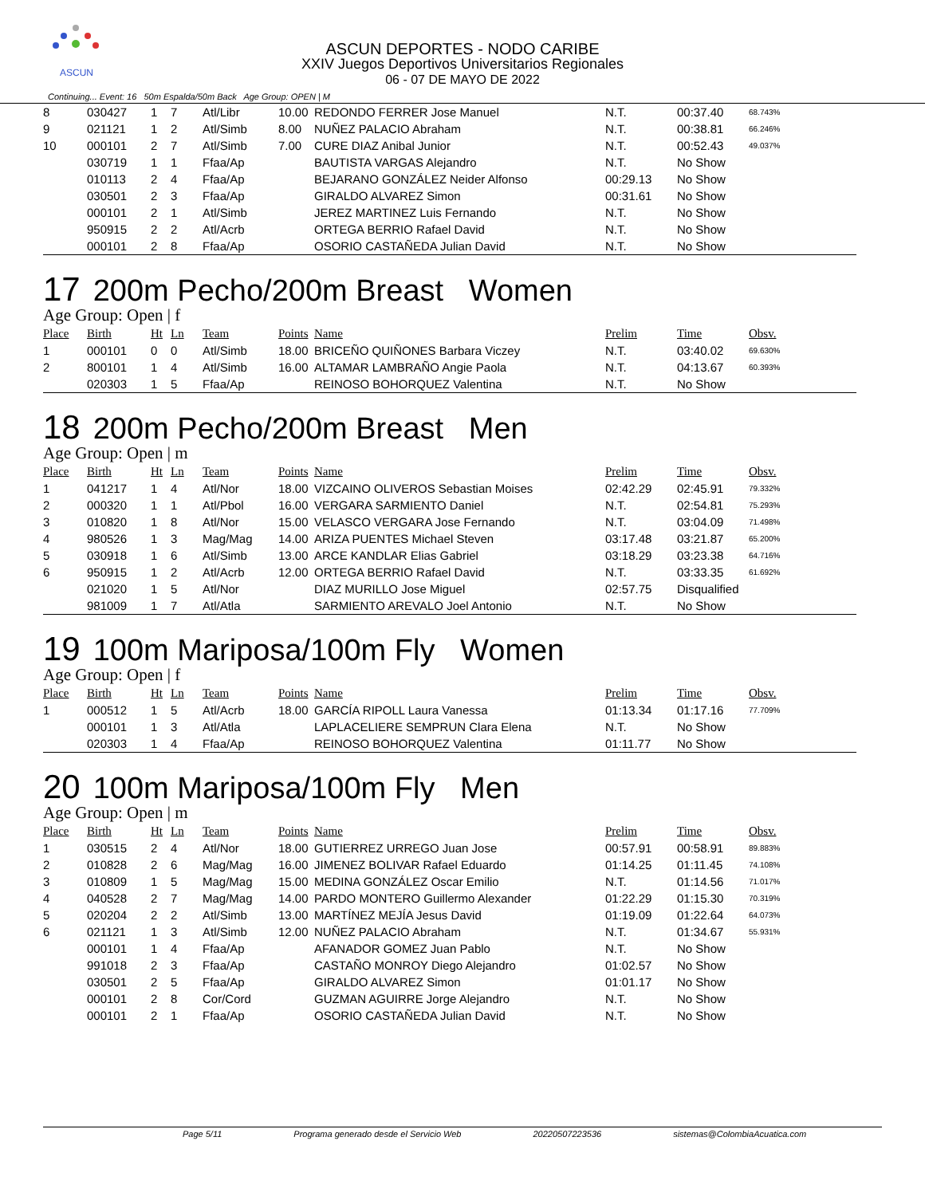ASCUN
ASCUN DEPORTES - NODO CARIBE
XXIV Juegos Deportivos Universitarios Regionales
06 - 07 DE MAYO DE 2022
Continuing... Event: 16 50m Espalda/50m Back Age Group: OPEN | M
| 8 | 030427 | 1 | 7 | Atl/Libr | 10.00 | REDONDO FERRER Jose Manuel | N.T. | 00:37.40 | 68.743% |
| 9 | 021121 | 1 | 2 | Atl/Simb | 8.00 | NUÑEZ PALACIO Abraham | N.T. | 00:38.81 | 66.246% |
| 10 | 000101 | 2 | 7 | Atl/Simb | 7.00 | CURE DIAZ Anibal Junior | N.T. | 00:52.43 | 49.037% |
| | 030719 | 1 | 1 | Ffaa/Ap | | BAUTISTA VARGAS Alejandro | N.T. | No Show | |
| | 010113 | 2 | 4 | Ffaa/Ap | | BEJARANO GONZÁLEZ Neider Alfonso | 00:29.13 | No Show | |
| | 030501 | 2 | 3 | Ffaa/Ap | | GIRALDO ALVAREZ Simon | 00:31.61 | No Show | |
| | 000101 | 2 | 1 | Atl/Simb | | JEREZ MARTINEZ Luis Fernando | N.T. | No Show | |
| | 950915 | 2 | 2 | Atl/Acrb | | ORTEGA BERRIO Rafael David | N.T. | No Show | |
| | 000101 | 2 | 8 | Ffaa/Ap | | OSORIO CASTAÑEDA Julian David | N.T. | No Show | |
17 200m Pecho/200m Breast Women
Age Group: Open | f
| Place | Birth | Ht | Ln | Team | Points | Name | Prelim | Time | Obsv. |
| --- | --- | --- | --- | --- | --- | --- | --- | --- | --- |
| 1 | 000101 | 0 | 0 | Atl/Simb | 18.00 | BRICEÑO QUIÑONES Barbara Viczey | N.T. | 03:40.02 | 69.630% |
| 2 | 800101 | 1 | 4 | Atl/Simb | 16.00 | ALTAMAR LAMBRAÑO Angie Paola | N.T. | 04:13.67 | 60.393% |
| | 020303 | 1 | 5 | Ffaa/Ap | | REINOSO BOHORQUEZ Valentina | N.T. | No Show | |
18 200m Pecho/200m Breast Men
Age Group: Open | m
| Place | Birth | Ht | Ln | Team | Points | Name | Prelim | Time | Obsv. |
| --- | --- | --- | --- | --- | --- | --- | --- | --- | --- |
| 1 | 041217 | 1 | 4 | Atl/Nor | 18.00 | VIZCAINO OLIVEROS Sebastian Moises | 02:42.29 | 02:45.91 | 79.332% |
| 2 | 000320 | 1 | 1 | Atl/Pbol | 16.00 | VERGARA SARMIENTO Daniel | N.T. | 02:54.81 | 75.293% |
| 3 | 010820 | 1 | 8 | Atl/Nor | 15.00 | VELASCO VERGARA Jose Fernando | N.T. | 03:04.09 | 71.498% |
| 4 | 980526 | 1 | 3 | Mag/Mag | 14.00 | ARIZA PUENTES Michael Steven | 03:17.48 | 03:21.87 | 65.200% |
| 5 | 030918 | 1 | 6 | Atl/Simb | 13.00 | ARCE KANDLAR Elias Gabriel | 03:18.29 | 03:23.38 | 64.716% |
| 6 | 950915 | 1 | 2 | Atl/Acrb | 12.00 | ORTEGA BERRIO Rafael David | N.T. | 03:33.35 | 61.692% |
| | 021020 | 1 | 5 | Atl/Nor | | DIAZ MURILLO Jose Miguel | 02:57.75 | Disqualified | |
| | 981009 | 1 | 7 | Atl/Atla | | SARMIENTO AREVALO Joel Antonio | N.T. | No Show | |
19 100m Mariposa/100m Fly Women
Age Group: Open | f
| Place | Birth | Ht | Ln | Team | Points | Name | Prelim | Time | Obsv. |
| --- | --- | --- | --- | --- | --- | --- | --- | --- | --- |
| 1 | 000512 | 1 | 5 | Atl/Acrb | 18.00 | GARCÍA RIPOLL Laura Vanessa | 01:13.34 | 01:17.16 | 77.709% |
| | 000101 | 1 | 3 | Atl/Atla | | LAPLACELIERE SEMPRUN Clara Elena | N.T. | No Show | |
| | 020303 | 1 | 4 | Ffaa/Ap | | REINOSO BOHORQUEZ Valentina | 01:11.77 | No Show | |
20 100m Mariposa/100m Fly Men
Age Group: Open | m
| Place | Birth | Ht | Ln | Team | Points | Name | Prelim | Time | Obsv. |
| --- | --- | --- | --- | --- | --- | --- | --- | --- | --- |
| 1 | 030515 | 2 | 4 | Atl/Nor | 18.00 | GUTIERREZ URREGO Juan Jose | 00:57.91 | 00:58.91 | 89.883% |
| 2 | 010828 | 2 | 6 | Mag/Mag | 16.00 | JIMENEZ BOLIVAR Rafael Eduardo | 01:14.25 | 01:11.45 | 74.108% |
| 3 | 010809 | 1 | 5 | Mag/Mag | 15.00 | MEDINA GONZÁLEZ Oscar Emilio | N.T. | 01:14.56 | 71.017% |
| 4 | 040528 | 2 | 7 | Mag/Mag | 14.00 | PARDO MONTERO Guillermo Alexander | 01:22.29 | 01:15.30 | 70.319% |
| 5 | 020204 | 2 | 2 | Atl/Simb | 13.00 | MARTÍNEZ MEJÍA Jesus David | 01:19.09 | 01:22.64 | 64.073% |
| 6 | 021121 | 1 | 3 | Atl/Simb | 12.00 | NUÑEZ PALACIO Abraham | N.T. | 01:34.67 | 55.931% |
| | 000101 | 1 | 4 | Ffaa/Ap | | AFANADOR GOMEZ Juan Pablo | N.T. | No Show | |
| | 991018 | 2 | 3 | Ffaa/Ap | | CASTAÑO MONROY Diego Alejandro | 01:02.57 | No Show | |
| | 030501 | 2 | 5 | Ffaa/Ap | | GIRALDO ALVAREZ Simon | 01:01.17 | No Show | |
| | 000101 | 2 | 8 | Cor/Cord | | GUZMAN AGUIRRE Jorge Alejandro | N.T. | No Show | |
| | 000101 | 2 | 1 | Ffaa/Ap | | OSORIO CASTAÑEDA Julian David | N.T. | No Show | |
Page 5/11 Programa generado desde el Servicio Web 20220507223536 sistemas@ColombiaAcuatica.com